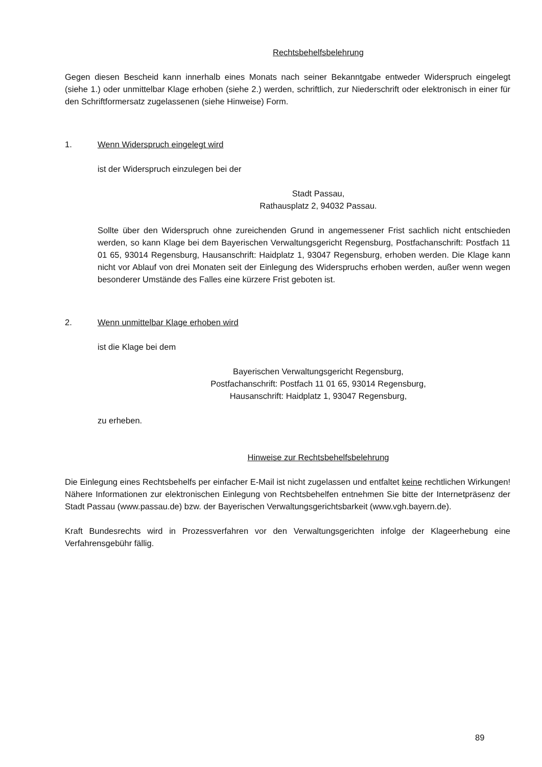Rechtsbehelfsbelehrung
Gegen diesen Bescheid kann innerhalb eines Monats nach seiner Bekanntgabe entweder Widerspruch eingelegt (siehe 1.) oder unmittelbar Klage erhoben (siehe 2.) werden, schriftlich, zur Niederschrift oder elektronisch in einer für den Schriftformersatz zugelassenen (siehe Hinweise) Form.
1. Wenn Widerspruch eingelegt wird
ist der Widerspruch einzulegen bei der
Stadt Passau,
Rathausplatz 2, 94032 Passau.
Sollte über den Widerspruch ohne zureichenden Grund in angemessener Frist sachlich nicht entschieden werden, so kann Klage bei dem Bayerischen Verwaltungsgericht Regensburg, Postfachanschrift: Postfach 11 01 65, 93014 Regensburg, Hausanschrift: Haidplatz 1, 93047 Regensburg, erhoben werden. Die Klage kann nicht vor Ablauf von drei Monaten seit der Einlegung des Widerspruchs erhoben werden, außer wenn wegen besonderer Umstände des Falles eine kürzere Frist geboten ist.
2. Wenn unmittelbar Klage erhoben wird
ist die Klage bei dem
Bayerischen Verwaltungsgericht Regensburg,
Postfachanschrift: Postfach 11 01 65, 93014 Regensburg,
Hausanschrift: Haidplatz 1, 93047 Regensburg,
zu erheben.
Hinweise zur Rechtsbehelfsbelehrung
Die Einlegung eines Rechtsbehelfs per einfacher E-Mail ist nicht zugelassen und entfaltet keine rechtlichen Wirkungen! Nähere Informationen zur elektronischen Einlegung von Rechtsbehelfen entnehmen Sie bitte der Internetpräsenz der Stadt Passau (www.passau.de) bzw. der Bayerischen Verwaltungsgerichtsbarkeit (www.vgh.bayern.de).
Kraft Bundesrechts wird in Prozessverfahren vor den Verwaltungsgerichten infolge der Klageerhebung eine Verfahrensgebühr fällig.
89